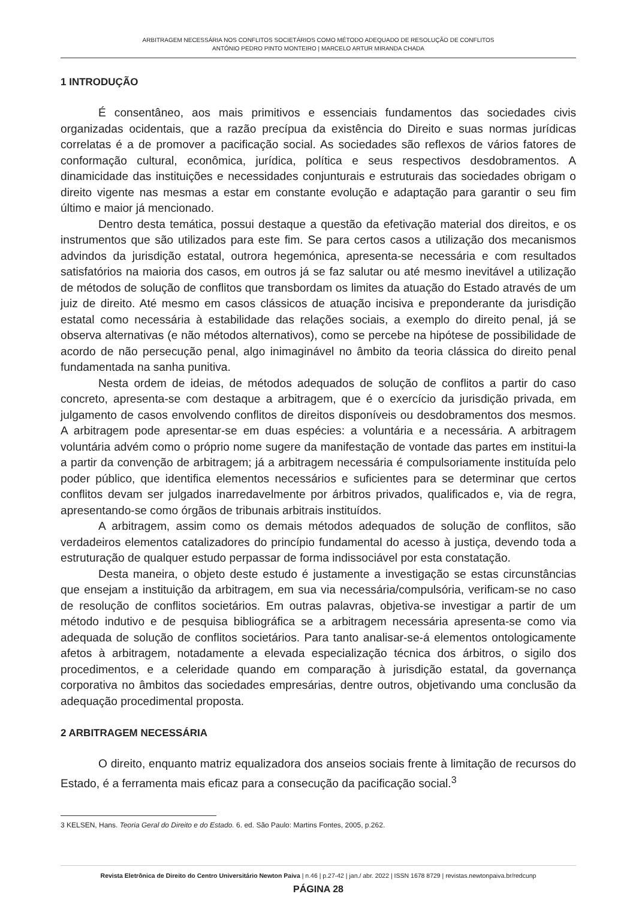ARBITRAGEM NECESSÁRIA NOS CONFLITOS SOCIETÁRIOS COMO MÉTODO ADEQUADO DE RESOLUÇÃO DE CONFLITOS
ANTÓNIO PEDRO PINTO MONTEIRO | MARCELO ARTUR MIRANDA CHADA
1 INTRODUÇÃO
É consentâneo, aos mais primitivos e essenciais fundamentos das sociedades civis organizadas ocidentais, que a razão precípua da existência do Direito e suas normas jurídicas correlatas é a de promover a pacificação social. As sociedades são reflexos de vários fatores de conformação cultural, econômica, jurídica, política e seus respectivos desdobramentos. A dinamicidade das instituições e necessidades conjunturais e estruturais das sociedades obrigam o direito vigente nas mesmas a estar em constante evolução e adaptação para garantir o seu fim último e maior já mencionado.
Dentro desta temática, possui destaque a questão da efetivação material dos direitos, e os instrumentos que são utilizados para este fim. Se para certos casos a utilização dos mecanismos advindos da jurisdição estatal, outrora hegemónica, apresenta-se necessária e com resultados satisfatórios na maioria dos casos, em outros já se faz salutar ou até mesmo inevitável a utilização de métodos de solução de conflitos que transbordam os limites da atuação do Estado através de um juiz de direito. Até mesmo em casos clássicos de atuação incisiva e preponderante da jurisdição estatal como necessária à estabilidade das relações sociais, a exemplo do direito penal, já se observa alternativas (e não métodos alternativos), como se percebe na hipótese de possibilidade de acordo de não persecução penal, algo inimaginável no âmbito da teoria clássica do direito penal fundamentada na sanha punitiva.
Nesta ordem de ideias, de métodos adequados de solução de conflitos a partir do caso concreto, apresenta-se com destaque a arbitragem, que é o exercício da jurisdição privada, em julgamento de casos envolvendo conflitos de direitos disponíveis ou desdobramentos dos mesmos. A arbitragem pode apresentar-se em duas espécies: a voluntária e a necessária. A arbitragem voluntária advém como o próprio nome sugere da manifestação de vontade das partes em institui-la a partir da convenção de arbitragem; já a arbitragem necessária é compulsoriamente instituída pelo poder público, que identifica elementos necessários e suficientes para se determinar que certos conflitos devam ser julgados inarredavelmente por árbitros privados, qualificados e, via de regra, apresentando-se como órgãos de tribunais arbitrais instituídos.
A arbitragem, assim como os demais métodos adequados de solução de conflitos, são verdadeiros elementos catalizadores do princípio fundamental do acesso à justiça, devendo toda a estruturação de qualquer estudo perpassar de forma indissociável por esta constatação.
Desta maneira, o objeto deste estudo é justamente a investigação se estas circunstâncias que ensejam a instituição da arbitragem, em sua via necessária/compulsória, verificam-se no caso de resolução de conflitos societários. Em outras palavras, objetiva-se investigar a partir de um método indutivo e de pesquisa bibliográfica se a arbitragem necessária apresenta-se como via adequada de solução de conflitos societários. Para tanto analisar-se-á elementos ontologicamente afetos à arbitragem, notadamente a elevada especialização técnica dos árbitros, o sigilo dos procedimentos, e a celeridade quando em comparação à jurisdição estatal, da governança corporativa no âmbitos das sociedades empresárias, dentre outros, objetivando uma conclusão da adequação procedimental proposta.
2 ARBITRAGEM NECESSÁRIA
O direito, enquanto matriz equalizadora dos anseios sociais frente à limitação de recursos do Estado, é a ferramenta mais eficaz para a consecução da pacificação social.<sup>3</sup>
3 KELSEN, Hans. Teoria Geral do Direito e do Estado. 6. ed. São Paulo: Martins Fontes, 2005, p.262.
Revista Eletrônica de Direito do Centro Universitário Newton Paiva | n.46 | p.27-42 | jan./ abr. 2022 | ISSN 1678 8729 | revistas.newtonpaiva.br/redcunp
PÁGINA 28